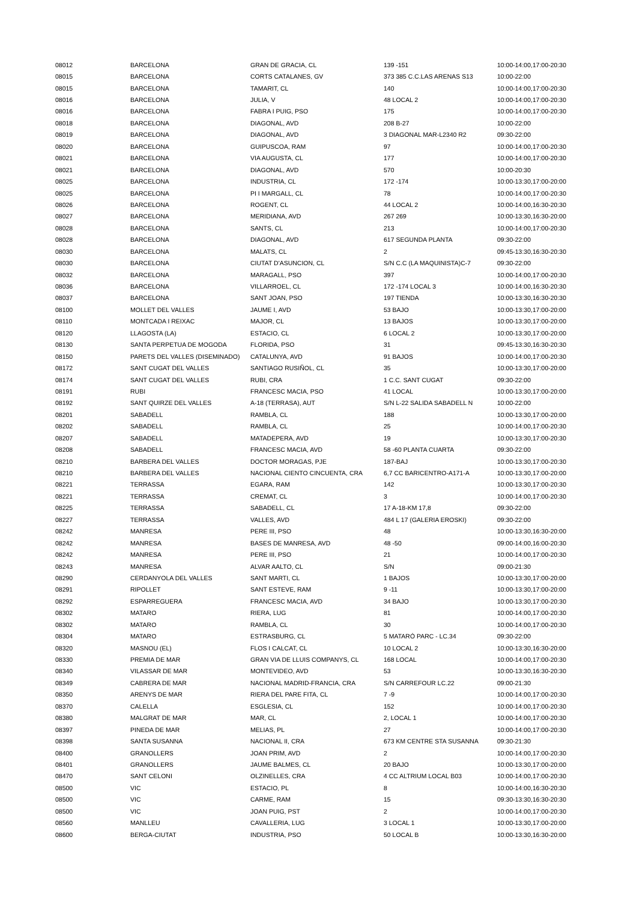| 08012 | BARCELONA | GRAN DE GRACIA, CL | 139 -151 | 10:00-14:00,17:00-20:30 |
| 08015 | BARCELONA | CORTS CATALANES, GV | 373 385 C.C.LAS ARENAS S13 | 10:00-22:00 |
| 08015 | BARCELONA | TAMARIT, CL | 140 | 10:00-14:00,17:00-20:30 |
| 08016 | BARCELONA | JULIA, V | 48 LOCAL 2 | 10:00-14:00,17:00-20:30 |
| 08016 | BARCELONA | FABRA I PUIG, PSO | 175 | 10:00-14:00,17:00-20:30 |
| 08018 | BARCELONA | DIAGONAL, AVD | 208 B-27 | 10:00-22:00 |
| 08019 | BARCELONA | DIAGONAL, AVD | 3 DIAGONAL MAR-L2340 R2 | 09:30-22:00 |
| 08020 | BARCELONA | GUIPUSCOA, RAM | 97 | 10:00-14:00,17:00-20:30 |
| 08021 | BARCELONA | VIA AUGUSTA, CL | 177 | 10:00-14:00,17:00-20:30 |
| 08021 | BARCELONA | DIAGONAL, AVD | 570 | 10:00-20:30 |
| 08025 | BARCELONA | INDUSTRIA, CL | 172 -174 | 10:00-13:30,17:00-20:00 |
| 08025 | BARCELONA | PI I MARGALL, CL | 78 | 10:00-14:00,17:00-20:30 |
| 08026 | BARCELONA | ROGENT, CL | 44 LOCAL 2 | 10:00-14:00,16:30-20:30 |
| 08027 | BARCELONA | MERIDIANA, AVD | 267 269 | 10:00-13:30,16:30-20:00 |
| 08028 | BARCELONA | SANTS, CL | 213 | 10:00-14:00,17:00-20:30 |
| 08028 | BARCELONA | DIAGONAL, AVD | 617 SEGUNDA PLANTA | 09:30-22:00 |
| 08030 | BARCELONA | MALATS, CL | 2 | 09:45-13:30,16:30-20:30 |
| 08030 | BARCELONA | CIUTAT D'ASUNCION, CL | S/N C.C (LA MAQUINISTA)C-7 | 09:30-22:00 |
| 08032 | BARCELONA | MARAGALL, PSO | 397 | 10:00-14:00,17:00-20:30 |
| 08036 | BARCELONA | VILLARROEL, CL | 172 -174 LOCAL 3 | 10:00-14:00,16:30-20:30 |
| 08037 | BARCELONA | SANT JOAN, PSO | 197 TIENDA | 10:00-13:30,16:30-20:30 |
| 08100 | MOLLET DEL VALLES | JAUME I, AVD | 53 BAJO | 10:00-13:30,17:00-20:00 |
| 08110 | MONTCADA I REIXAC | MAJOR, CL | 13 BAJOS | 10:00-13:30,17:00-20:00 |
| 08120 | LLAGOSTA (LA) | ESTACIO, CL | 6 LOCAL 2 | 10:00-13:30,17:00-20:00 |
| 08130 | SANTA PERPETUA DE MOGODA | FLORIDA, PSO | 31 | 09:45-13:30,16:30-20:30 |
| 08150 | PARETS DEL VALLES (DISEMINADO) | CATALUNYA, AVD | 91 BAJOS | 10:00-14:00,17:00-20:30 |
| 08172 | SANT CUGAT DEL VALLES | SANTIAGO RUSIÑOL, CL | 35 | 10:00-13:30,17:00-20:00 |
| 08174 | SANT CUGAT DEL VALLES | RUBI, CRA | 1 C.C. SANT CUGAT | 09:30-22:00 |
| 08191 | RUBI | FRANCESC MACIA, PSO | 41 LOCAL | 10:00-13:30,17:00-20:00 |
| 08192 | SANT QUIRZE DEL VALLES | A-18 (TERRASA), AUT | S/N L-22 SALIDA SABADELL N | 10:00-22:00 |
| 08201 | SABADELL | RAMBLA, CL | 188 | 10:00-13:30,17:00-20:00 |
| 08202 | SABADELL | RAMBLA, CL | 25 | 10:00-14:00,17:00-20:30 |
| 08207 | SABADELL | MATADEPERA, AVD | 19 | 10:00-13:30,17:00-20:30 |
| 08208 | SABADELL | FRANCESC MACIA, AVD | 58 -60 PLANTA CUARTA | 09:30-22:00 |
| 08210 | BARBERA DEL VALLES | DOCTOR MORAGAS, PJE | 187-BAJ | 10:00-13:30,17:00-20:30 |
| 08210 | BARBERA DEL VALLES | NACIONAL CIENTO CINCUENTA, CRA | 6,7 CC BARICENTRO-A171-A | 10:00-13:30,17:00-20:00 |
| 08221 | TERRASSA | EGARA, RAM | 142 | 10:00-13:30,17:00-20:30 |
| 08221 | TERRASSA | CREMAT, CL | 3 | 10:00-14:00,17:00-20:30 |
| 08225 | TERRASSA | SABADELL, CL | 17 A-18-KM 17,8 | 09:30-22:00 |
| 08227 | TERRASSA | VALLES, AVD | 484 L 17 (GALERIA EROSKI) | 09:30-22:00 |
| 08242 | MANRESA | PERE III, PSO | 48 | 10:00-13:30,16:30-20:00 |
| 08242 | MANRESA | BASES DE MANRESA, AVD | 48 -50 | 09:00-14:00,16:00-20:30 |
| 08242 | MANRESA | PERE III, PSO | 21 | 10:00-14:00,17:00-20:30 |
| 08243 | MANRESA | ALVAR AALTO, CL | S/N | 09:00-21:30 |
| 08290 | CERDANYOLA DEL VALLES | SANT MARTI, CL | 1 BAJOS | 10:00-13:30,17:00-20:00 |
| 08291 | RIPOLLET | SANT ESTEVE, RAM | 9 -11 | 10:00-13:30,17:00-20:00 |
| 08292 | ESPARREGUERA | FRANCESC MACIA, AVD | 34 BAJO | 10:00-13:30,17:00-20:30 |
| 08302 | MATARO | RIERA, LUG | 81 | 10:00-14:00,17:00-20:30 |
| 08302 | MATARO | RAMBLA, CL | 30 | 10:00-14:00,17:00-20:30 |
| 08304 | MATARO | ESTRASBURG, CL | 5 MATARÓ PARC - LC.34 | 09:30-22:00 |
| 08320 | MASNOU (EL) | FLOS I CALCAT, CL | 10 LOCAL 2 | 10:00-13:30,16:30-20:00 |
| 08330 | PREMIA DE MAR | GRAN VIA DE LLUIS COMPANYS, CL | 168 LOCAL | 10:00-14:00,17:00-20:30 |
| 08340 | VILASSAR DE MAR | MONTEVIDEO, AVD | 53 | 10:00-13:30,16:30-20:30 |
| 08349 | CABRERA DE MAR | NACIONAL MADRID-FRANCIA, CRA | S/N CARREFOUR LC.22 | 09:00-21:30 |
| 08350 | ARENYS DE MAR | RIERA DEL PARE FITA, CL | 7 -9 | 10:00-14:00,17:00-20:30 |
| 08370 | CALELLA | ESGLESIA, CL | 152 | 10:00-14:00,17:00-20:30 |
| 08380 | MALGRAT DE MAR | MAR, CL | 2, LOCAL 1 | 10:00-14:00,17:00-20:30 |
| 08397 | PINEDA DE MAR | MELIAS, PL | 27 | 10:00-14:00,17:00-20:30 |
| 08398 | SANTA SUSANNA | NACIONAL II, CRA | 673 KM CENTRE STA SUSANNA | 09:30-21:30 |
| 08400 | GRANOLLERS | JOAN PRIM, AVD | 2 | 10:00-14:00,17:00-20:30 |
| 08401 | GRANOLLERS | JAUME BALMES, CL | 20 BAJO | 10:00-13:30,17:00-20:00 |
| 08470 | SANT CELONI | OLZINELLES, CRA | 4 CC ALTRIUM LOCAL B03 | 10:00-14:00,17:00-20:30 |
| 08500 | VIC | ESTACIO, PL | 8 | 10:00-14:00,16:30-20:30 |
| 08500 | VIC | CARME, RAM | 15 | 09:30-13:30,16:30-20:30 |
| 08500 | VIC | JOAN PUIG, PST | 2 | 10:00-14:00,17:00-20:30 |
| 08560 | MANLLEU | CAVALLERIA, LUG | 3 LOCAL 1 | 10:00-13:30,17:00-20:00 |
| 08600 | BERGA-CIUTAT | INDUSTRIA, PSO | 50 LOCAL B | 10:00-13:30,16:30-20:00 |